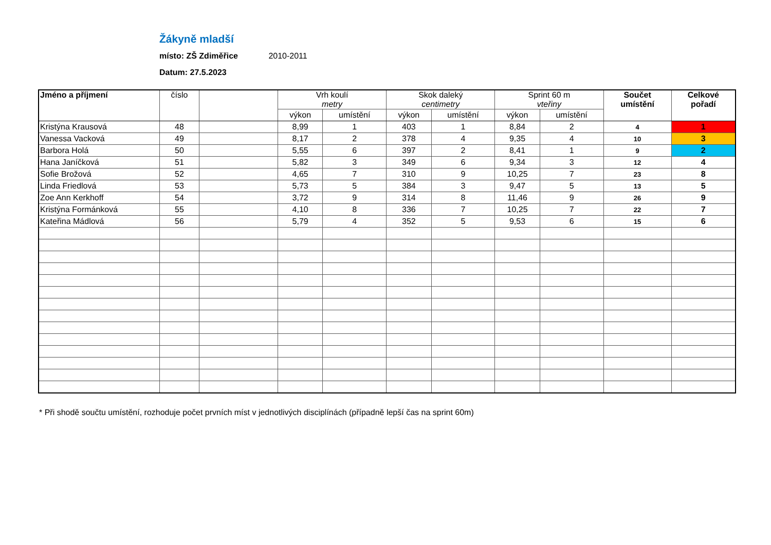Žákyně mladší
místo: ZŠ Zdiměřice 2010-2011
Datum: 27.5.2023
| Jméno a příjmení | číslo | | Vrh koulí metry | | Skok daleký centimetry | | Sprint 60 m vteřiny | | Součet umístění | Celkové pořadí |
| --- | --- | --- | --- | --- | --- | --- | --- | --- | --- | --- |
| | | | výkon | umístění | výkon | umístění | výkon | umístění | | |
| Kristýna Krausová | 48 | | 8,99 | 1 | 403 | 1 | 8,84 | 2 | 4 | 1 |
| Vanessa Vacková | 49 | | 8,17 | 2 | 378 | 4 | 9,35 | 4 | 10 | 3 |
| Barbora Holá | 50 | | 5,55 | 6 | 397 | 2 | 8,41 | 1 | 9 | 2 |
| Hana Janíčková | 51 | | 5,82 | 3 | 349 | 6 | 9,34 | 3 | 12 | 4 |
| Sofie Brožová | 52 | | 4,65 | 7 | 310 | 9 | 10,25 | 7 | 23 | 8 |
| Linda Friedlová | 53 | | 5,73 | 5 | 384 | 3 | 9,47 | 5 | 13 | 5 |
| Zoe Ann Kerkhoff | 54 | | 3,72 | 9 | 314 | 8 | 11,46 | 9 | 26 | 9 |
| Kristýna Formánková | 55 | | 4,10 | 8 | 336 | 7 | 10,25 | 7 | 22 | 7 |
| Kateřina Mádlová | 56 | | 5,79 | 4 | 352 | 5 | 9,53 | 6 | 15 | 6 |
* Při shodě součtu umístění, rozhoduje počet prvních míst v jednotlivých disciplínách (případně lepší čas na sprint 60m)